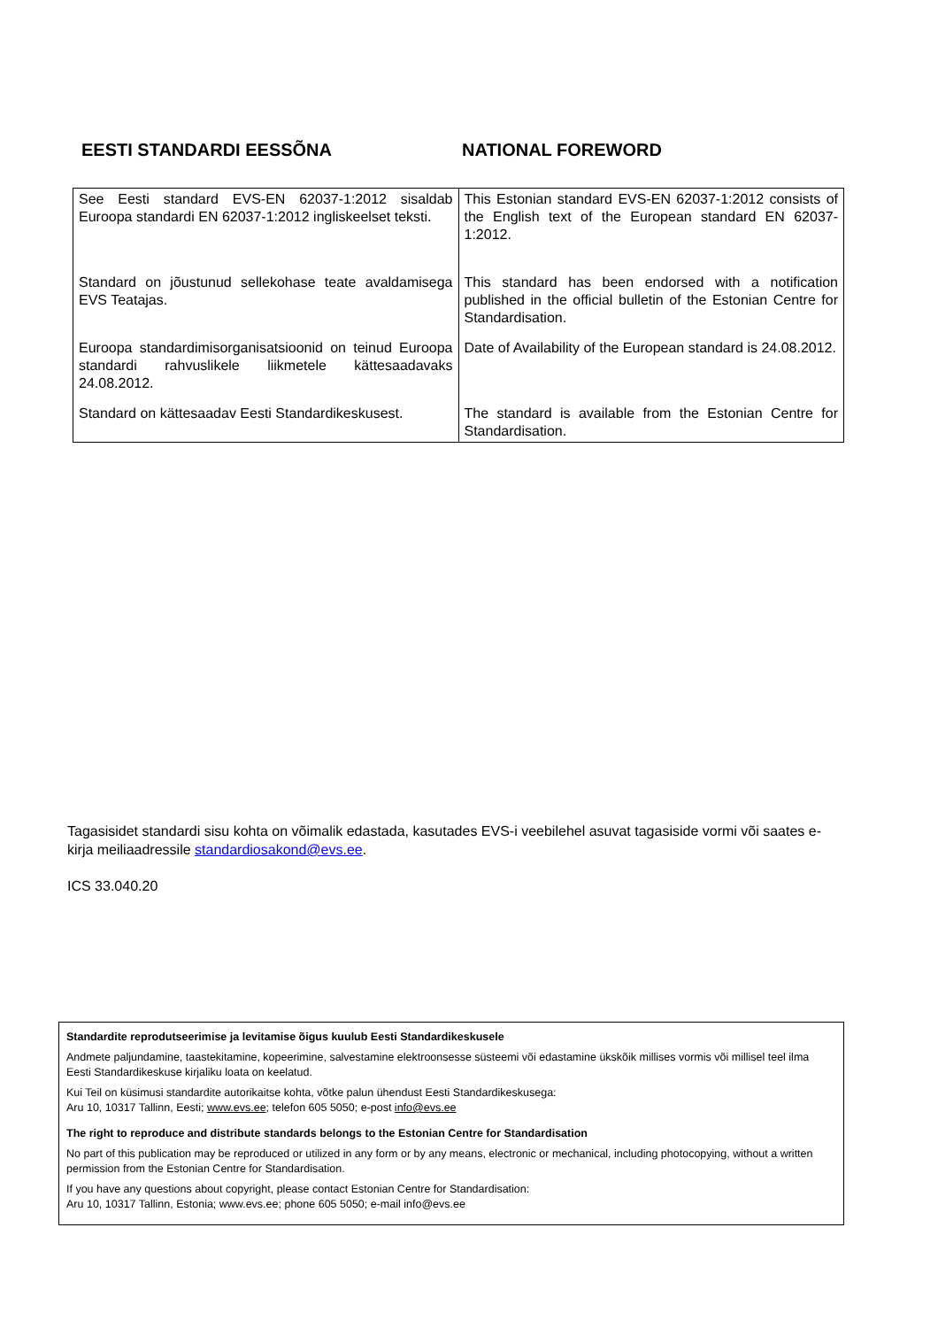EESTI STANDARDI EESSÕNA NATIONAL FOREWORD
| See Eesti standard EVS-EN 62037-1:2012 sisaldab Euroopa standardi EN 62037-1:2012 ingliskeelset teksti. | This Estonian standard EVS-EN 62037-1:2012 consists of the English text of the European standard EN 62037-1:2012. |
| Standard on jõustunud sellekohase teate avaldamisega EVS Teatajas. | This standard has been endorsed with a notification published in the official bulletin of the Estonian Centre for Standardisation. |
| Euroopa standardimisorganisatsioonid on teinud Euroopa standardi rahvuslikele liikmetele kättesaadavaks 24.08.2012. | Date of Availability of the European standard is 24.08.2012. |
| Standard on kättesaadav Eesti Standardikeskusest. | The standard is available from the Estonian Centre for Standardisation. |
Tagasisidet standardi sisu kohta on võimalik edastada, kasutades EVS-i veebilehel asuvat tagasiside vormi või saates e-kirja meiliaadressile standardiosakond@evs.ee.
ICS 33.040.20
Standardite reprodutseerimise ja levitamise õigus kuulub Eesti Standardikeskusele
Andmete paljundamine, taastekitamine, kopeerimine, salvestamine elektroonsesse süsteemi või edastamine ükskõik millises vormis või millisel teel ilma Eesti Standardikeskuse kirjaliku loata on keelatud.
Kui Teil on küsimusi standardite autorikaitse kohta, võtke palun ühendust Eesti Standardikeskusega:
Aru 10, 10317 Tallinn, Eesti; www.evs.ee; telefon 605 5050; e-post info@evs.ee
The right to reproduce and distribute standards belongs to the Estonian Centre for Standardisation
No part of this publication may be reproduced or utilized in any form or by any means, electronic or mechanical, including photocopying, without a written permission from the Estonian Centre for Standardisation.
If you have any questions about copyright, please contact Estonian Centre for Standardisation:
Aru 10, 10317 Tallinn, Estonia; www.evs.ee; phone 605 5050; e-mail info@evs.ee